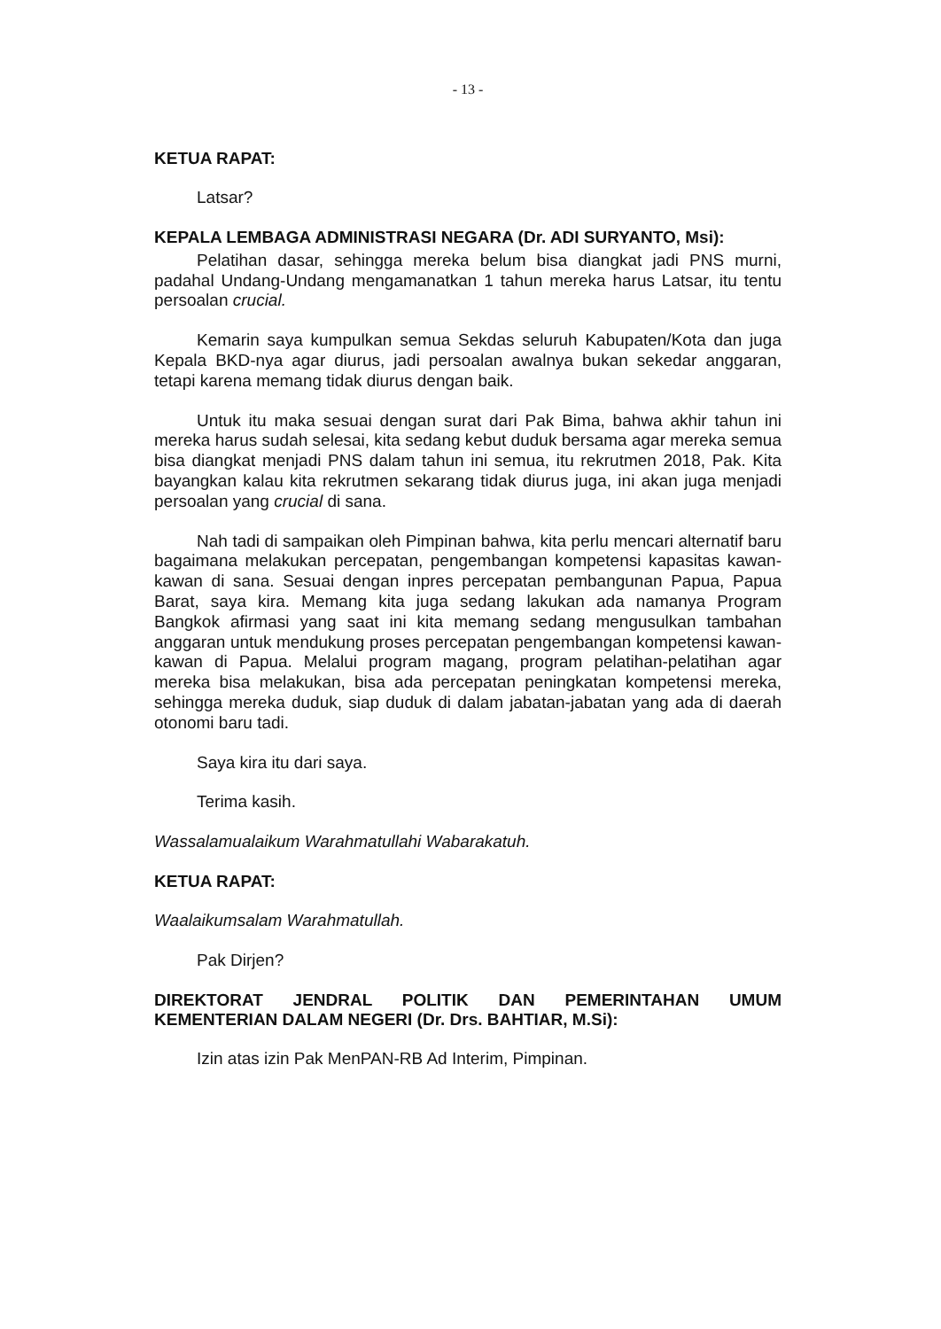- 13 -
KETUA RAPAT:
Latsar?
KEPALA LEMBAGA ADMINISTRASI NEGARA (Dr. ADI SURYANTO, Msi):
Pelatihan dasar, sehingga mereka belum bisa diangkat jadi PNS murni, padahal Undang-Undang mengamanatkan 1 tahun mereka harus Latsar, itu tentu persoalan crucial.
Kemarin saya kumpulkan semua Sekdas seluruh Kabupaten/Kota dan juga Kepala BKD-nya agar diurus, jadi persoalan awalnya bukan sekedar anggaran, tetapi karena memang tidak diurus dengan baik.
Untuk itu maka sesuai dengan surat dari Pak Bima, bahwa akhir tahun ini mereka harus sudah selesai, kita sedang kebut duduk bersama agar mereka semua bisa diangkat menjadi PNS dalam tahun ini semua, itu rekrutmen 2018, Pak. Kita bayangkan kalau kita rekrutmen sekarang tidak diurus juga, ini akan juga menjadi persoalan yang crucial di sana.
Nah tadi di sampaikan oleh Pimpinan bahwa, kita perlu mencari alternatif baru bagaimana melakukan percepatan, pengembangan kompetensi kapasitas kawan-kawan di sana. Sesuai dengan inpres percepatan pembangunan Papua, Papua Barat, saya kira. Memang kita juga sedang lakukan ada namanya Program Bangkok afirmasi yang saat ini kita memang sedang mengusulkan tambahan anggaran untuk mendukung proses percepatan pengembangan kompetensi kawan-kawan di Papua. Melalui program magang, program pelatihan-pelatihan agar mereka bisa melakukan, bisa ada percepatan peningkatan kompetensi mereka, sehingga mereka duduk, siap duduk di dalam jabatan-jabatan yang ada di daerah otonomi baru tadi.
Saya kira itu dari saya.
Terima kasih.
Wassalamualaikum Warahmatullahi Wabarakatuh.
KETUA RAPAT:
Waalaikumsalam Warahmatullah.
Pak Dirjen?
DIREKTORAT JENDRAL POLITIK DAN PEMERINTAHAN UMUM KEMENTERIAN DALAM NEGERI (Dr. Drs. BAHTIAR, M.Si):
Izin atas izin Pak MenPAN-RB Ad Interim, Pimpinan.